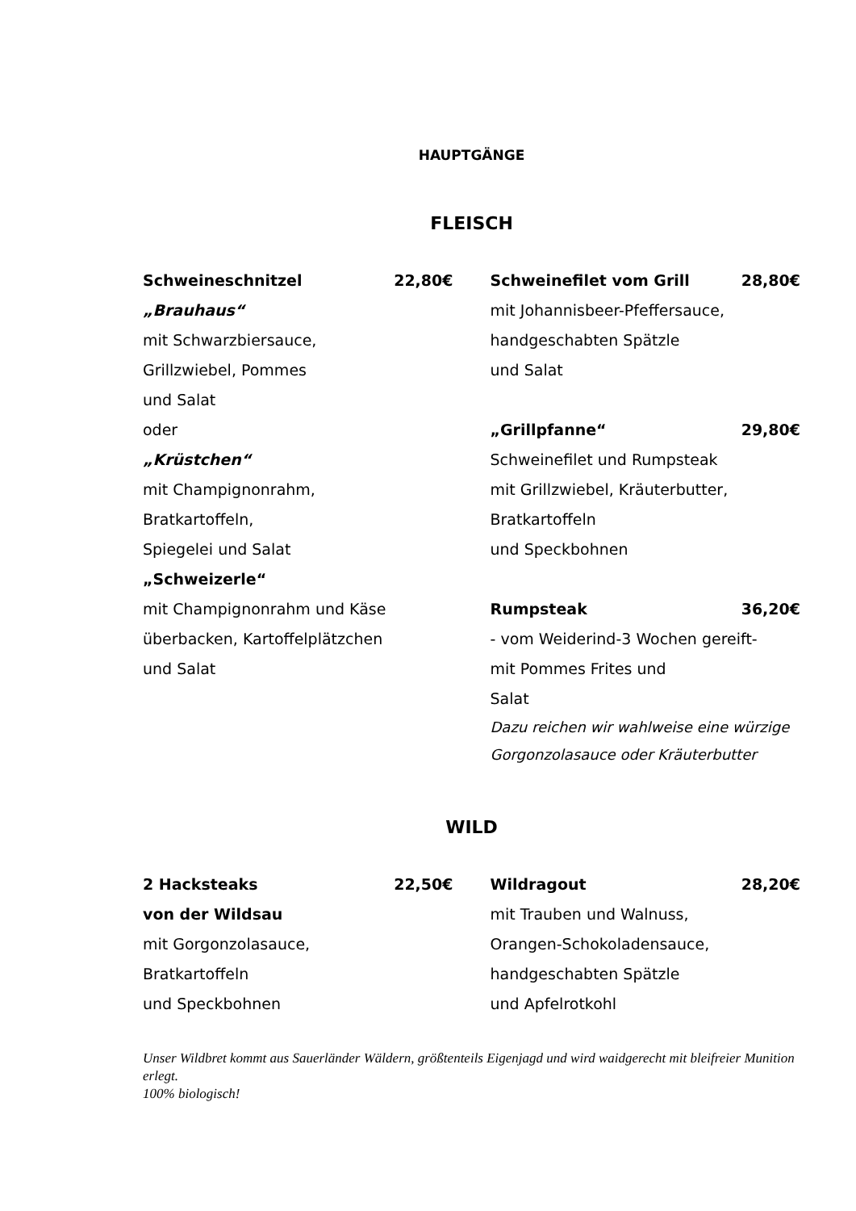HAUPTGÄNGE
FLEISCH
Schweineschnitzel 22,80€
„Brauhaus“
mit Schwarzbiersauce,
Grillzwiebel, Pommes
und Salat
oder
„Krüstchen“
mit Champignonrahm,
Bratkartoffeln,
Spiegelei und Salat
„Schweizerle“
mit Champignonrahm und Käse
überbacken, Kartoffelplätzchen
und Salat
Schweinefilet vom Grill 28,80€
mit Johannisbeer-Pfeffersauce,
handgeschabten Spätzle
und Salat
„Grillpfanne“29,80€
Schweinefilet und Rumpsteak
mit Grillzwiebel, Kräuterbutter,
Bratkartoffeln
und Speckbohnen
Rumpsteak 36,20€
- vom Weiderind-3 Wochen gereift-
mit Pommes Frites und
Salat
Dazu reichen wir wahlweise eine würzige
Gorgonzolasauce oder Kräuterbutter
WILD
2 Hacksteaks 22,50€
von der Wildsau
mit Gorgonzolasauce,
Bratkartoffeln
und Speckbohnen
Wildragout 28,20€
mit Trauben und Walnuss,
Orangen-Schokoladensauce,
handgeschabten Spätzle
und Apfelrotkohl
Unser Wildbret kommt aus Sauerländer Wäldern, größtenteils Eigenjagd und wird waidgerecht mit bleifreier Munition erlegt.
100% biologisch!